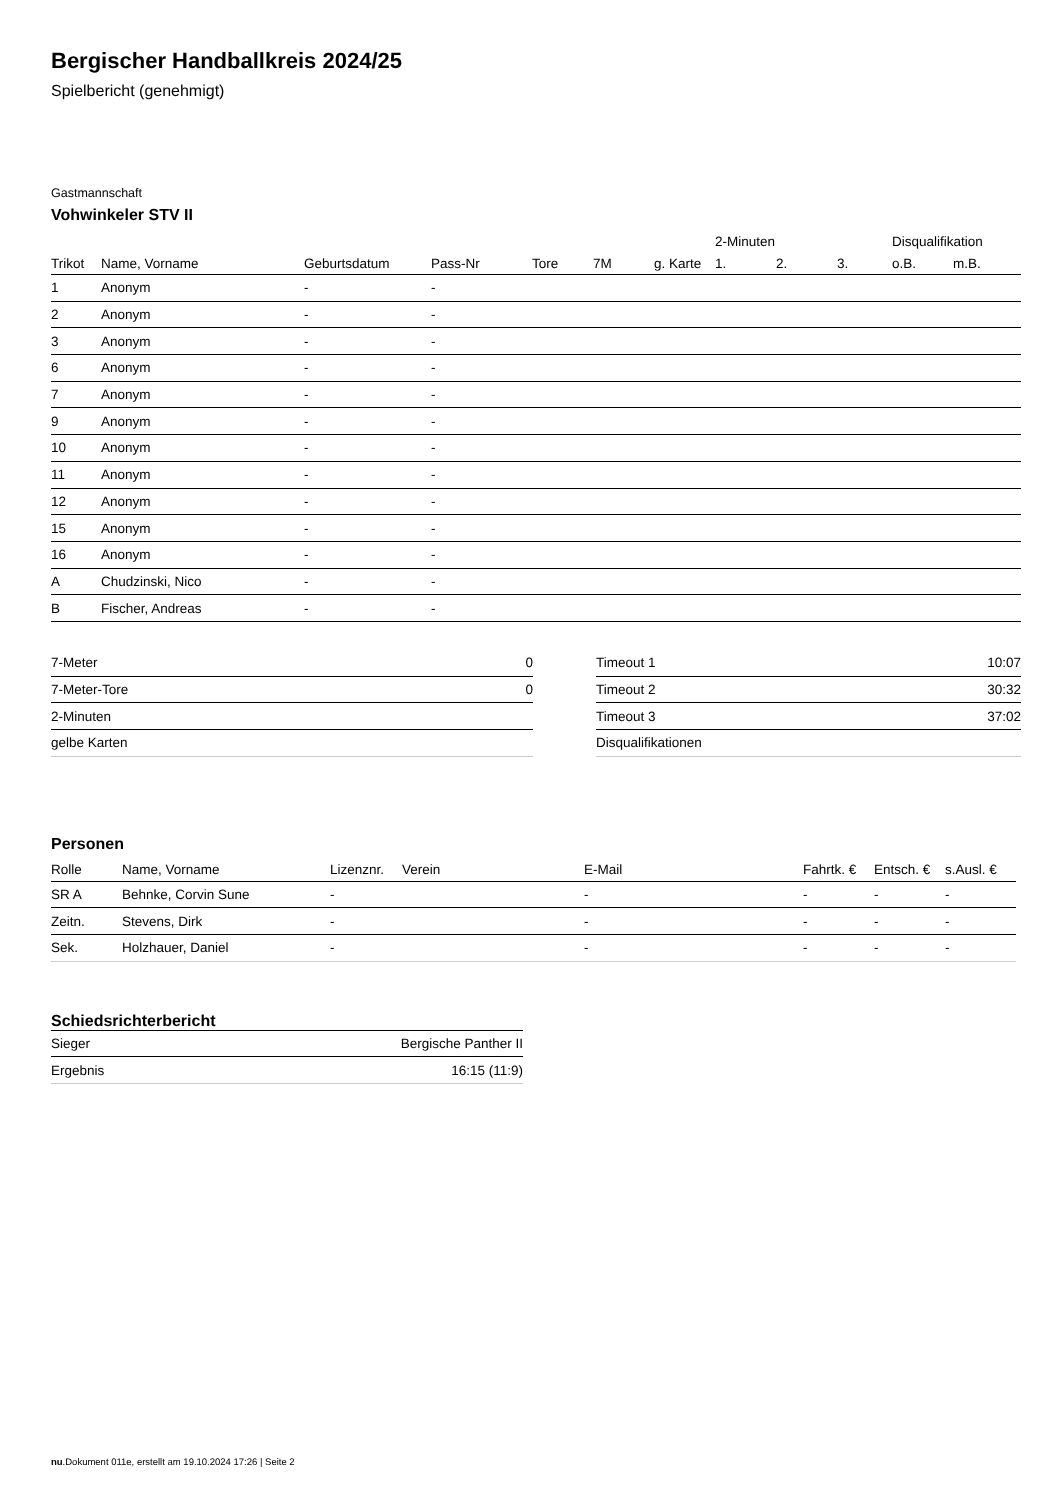Bergischer Handballkreis 2024/25
Spielbericht (genehmigt)
Gastmannschaft
Vohwinkeler STV II
| | | | | | | | 2-Minuten | | | Disqualifikation | |
| --- | --- | --- | --- | --- | --- | --- | --- | --- | --- | --- | --- |
| Trikot | Name, Vorname | Geburtsdatum | Pass-Nr | Tore | 7M | g. Karte | 1. | 2. | 3. | o.B. | m.B. |
| 1 | Anonym | - | - | | | | | | | | |
| 2 | Anonym | - | - | | | | | | | | |
| 3 | Anonym | - | - | | | | | | | | |
| 6 | Anonym | - | - | | | | | | | | |
| 7 | Anonym | - | - | | | | | | | | |
| 9 | Anonym | - | - | | | | | | | | |
| 10 | Anonym | - | - | | | | | | | | |
| 11 | Anonym | - | - | | | | | | | | |
| 12 | Anonym | - | - | | | | | | | | |
| 15 | Anonym | - | - | | | | | | | | |
| 16 | Anonym | - | - | | | | | | | | |
| A | Chudzinski, Nico | - | - | | | | | | | | |
| B | Fischer, Andreas | - | - | | | | | | | | |
| 7-Meter | 0 |
| 7-Meter-Tore | 0 |
| 2-Minuten | |
| gelbe Karten | |
| Timeout 1 | 10:07 |
| Timeout 2 | 30:32 |
| Timeout 3 | 37:02 |
| Disqualifikationen | |
Personen
| Rolle | Name, Vorname | Lizenznr. | Verein | E-Mail | Fahrtk. € | Entsch. € | s.Ausl. € |
| --- | --- | --- | --- | --- | --- | --- | --- |
| SR A | Behnke, Corvin Sune | - | | - | - | - | - |
| Zeitn. | Stevens, Dirk | - | | - | - | - | - |
| Sek. | Holzhauer, Daniel | - | | - | - | - | - |
Schiedsrichterbericht
| Sieger | Bergische Panther II |
| Ergebnis | 16:15 (11:9) |
nu.Dokument 011e, erstellt am 19.10.2024 17:26 | Seite 2